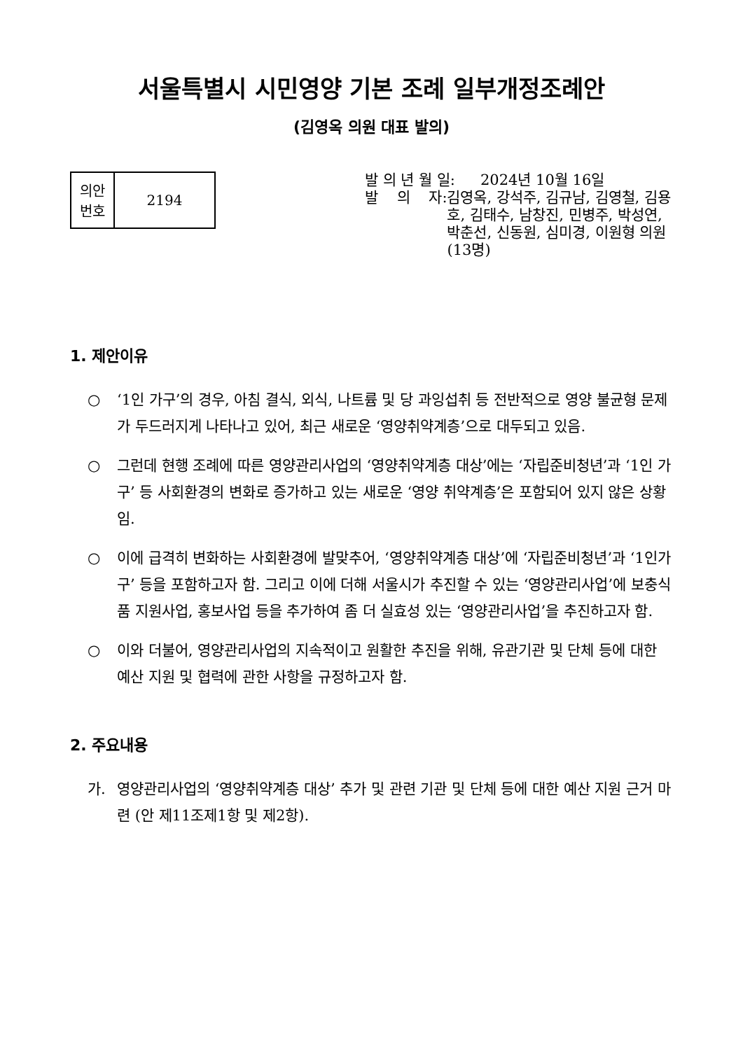서울특별시 시민영양 기본 조례 일부개정조례안
(김영옥 의원 대표 발의)
| 의안 번호 | 2194 |
발 의 년 월 일: 2024년 10월 16일
발 의 자: 김영옥, 강석주, 김규남, 김영철, 김용호, 김태수, 남창진, 민병주, 박성연, 박춘선, 신동원, 심미경, 이원형 의원(13명)
1. 제안이유
○ ‘1인 가구’의 경우, 아침 결식, 외식, 나트륨 및 당 과잉섭취 등 전반적으로 영양 불균형 문제가 두드러지게 나타나고 있어, 최근 새로운 ‘영양취약계층’으로 대두되고 있음.
○ 그런데 현행 조례에 따른 영양관리사업의 ‘영양취약계층 대상’에는 ‘자립준비청년’과 ‘1인 가구’ 등 사회환경의 변화로 증가하고 있는 새로운 ‘영양 취약계층’은 포함되어 있지 않은 상황임.
○ 이에 급격히 변화하는 사회환경에 발맞추어, ‘영양취약계층 대상’에 ‘자립준비청년’과 ‘1인가구’ 등을 포함하고자 함. 그리고 이에 더해 서울시가 추진할 수 있는 ‘영양관리사업’에 보충식품 지원사업, 홍보사업 등을 추가하여 좀 더 실효성 있는 ‘영양관리사업’을 추진하고자 함.
○ 이와 더불어, 영양관리사업의 지속적이고 원활한 추진을 위해, 유관기관 및 단체 등에 대한 예산 지원 및 협력에 관한 사항을 규정하고자 함.
2. 주요내용
가. 영양관리사업의 ‘영양취약계층 대상’ 추가 및 관련 기관 및 단체 등에 대한 예산 지원 근거 마련 (안 제11조제1항 및 제2항).